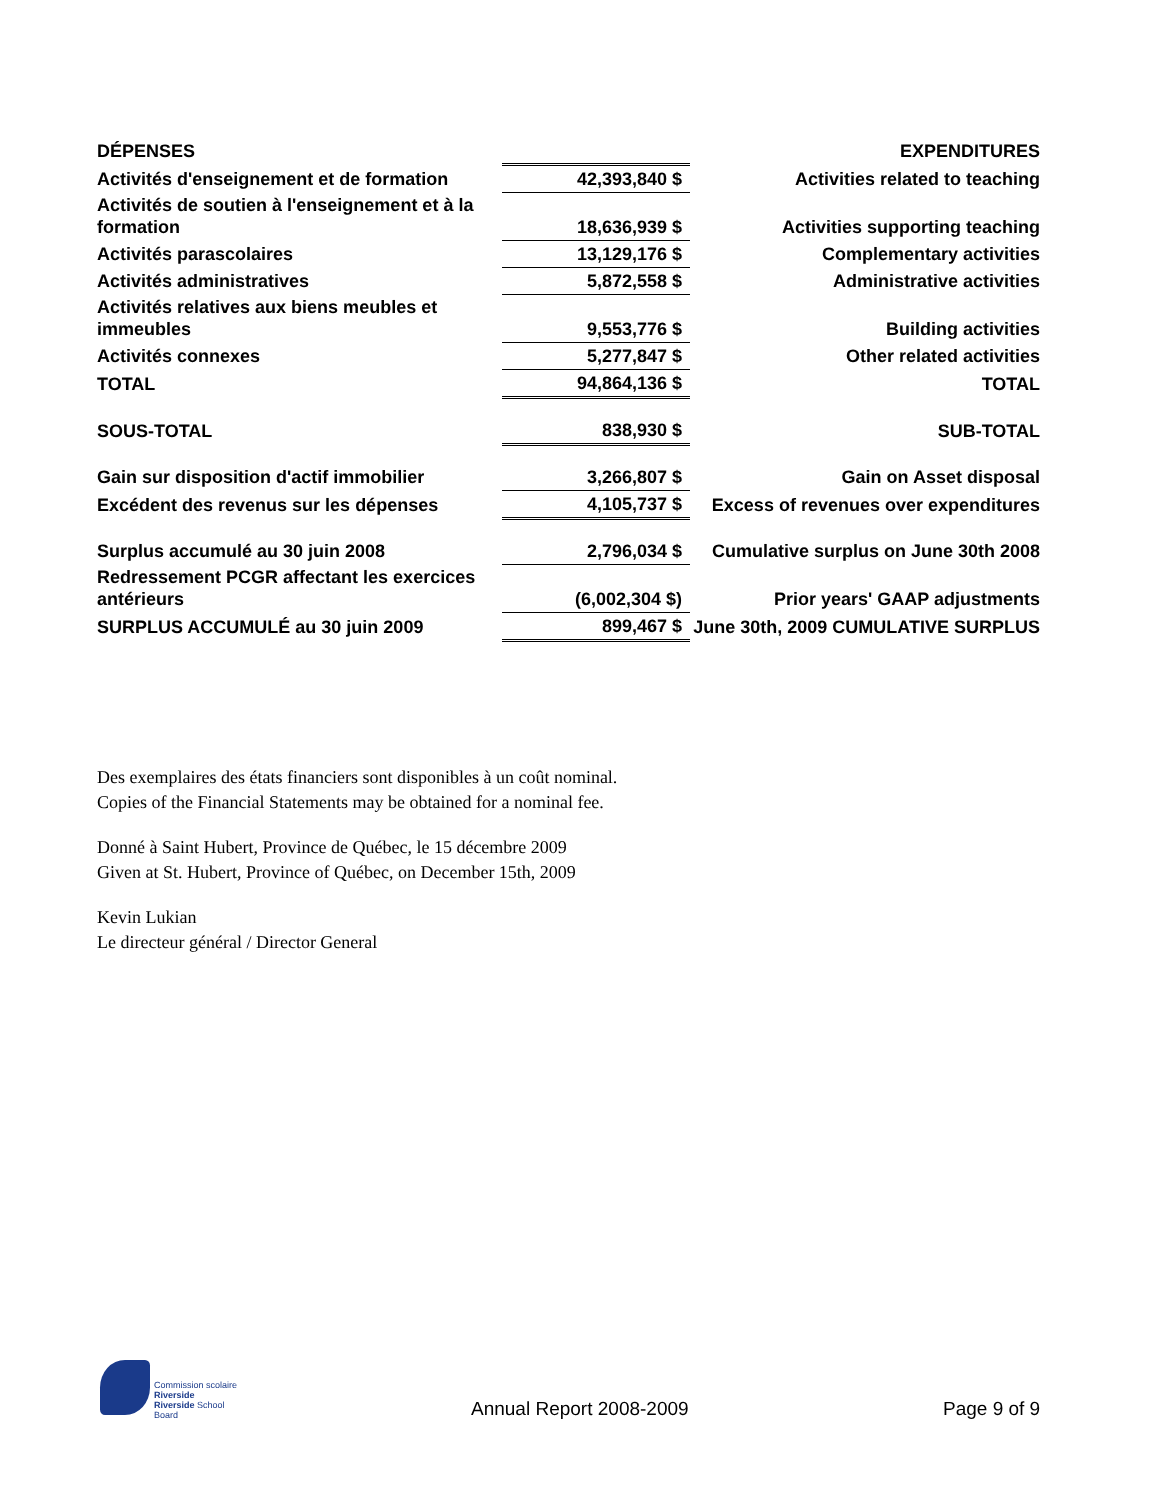| DÉPENSES | | EXPENDITURES |
| Activités d'enseignement et de formation | 42,393,840 $ | Activities related to teaching |
| Activités de soutien à l'enseignement et à la formation | 18,636,939 $ | Activities supporting teaching |
| Activités parascolaires | 13,129,176 $ | Complementary activities |
| Activités administratives | 5,872,558 $ | Administrative activities |
| Activités relatives aux biens meubles et immeubles | 9,553,776 $ | Building activities |
| Activités connexes | 5,277,847 $ | Other related activities |
| TOTAL | 94,864,136 $ | TOTAL |
| SOUS-TOTAL | 838,930 $ | SUB-TOTAL |
| Gain sur disposition d'actif immobilier | 3,266,807 $ | Gain on Asset disposal |
| Excédent des revenus sur les dépenses | 4,105,737 $ | Excess of revenues over expenditures |
| Surplus accumulé au 30 juin 2008 | 2,796,034 $ | Cumulative surplus on June 30th 2008 |
| Redressement PCGR affectant les exercices antérieurs | (6,002,304 $) | Prior years' GAAP adjustments |
| SURPLUS ACCUMULÉ au 30 juin 2009 | 899,467 $ | June 30th, 2009 CUMULATIVE SURPLUS |
Des exemplaires des états financiers sont disponibles à un coût nominal.
Copies of the Financial Statements may be obtained for a nominal fee.
Donné à Saint Hubert, Province de Québec, le 15 décembre 2009
Given at St. Hubert, Province of Québec, on December 15th, 2009
Kevin Lukian
Le directeur général / Director General
Commission scolaire Riverside
Riverside School Board
Annual Report 2008-2009 Page 9 of 9